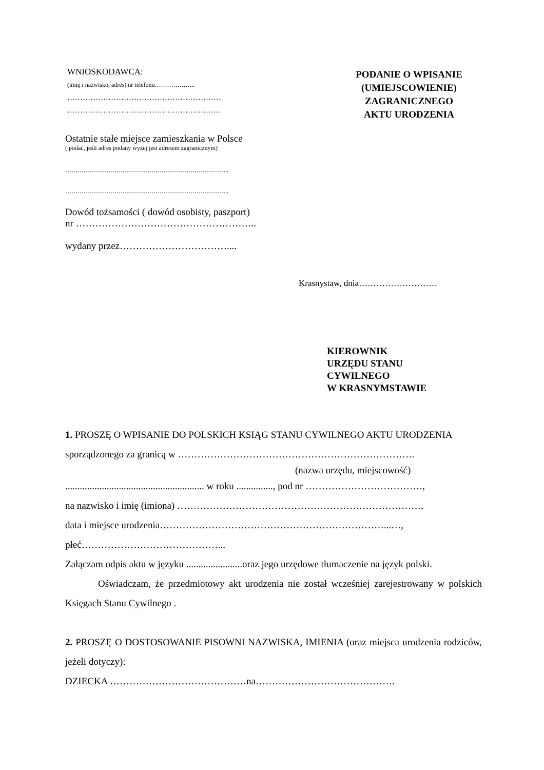WNIOSKODAWCA:
(imię i nazwisko, adres) nr telefonu………………..
……………………………………………………
……………………………………………………
Ostatnie stałe miejsce zamieszkania w Polsce
( podać, jeśli adres podany wyżej jest adresem zagranicznym)
……………………………………………………………………..
……………………………………………………………………..
Dowód tożsamości ( dowód osobisty, paszport)
nr ………………………………………………..
wydany przez……………………………....
PODANIE O WPISANIE
(UMIEJSCOWIENIE)
ZAGRANICZNEGO
AKTU URODZENIA
Krasnystaw, dnia………………………
KIEROWNIK
URZĘDU STANU
CYWILNEGO
W KRASNYMSTAWIE
1. PROSZĘ O WPISANIE DO POLSKICH KSIĄG STANU CYWILNEGO AKTU URODZENIA
sporządzonego za granicą w ……………………………………………………………….
(nazwa urzędu, miejscowość)
......................................................... w roku ..............., pod nr ………………………………,
na nazwisko i imię (imiona) …………………………………………………………………,
data i miejsce urodzenia……………………………………………………………...…,
płeć……………………………………...
Załączam odpis aktu w języku .......................oraz jego urzędowe tłumaczenie na język polski.
Oświadczam, że przedmiotowy akt urodzenia nie został wcześniej zarejestrowany w polskich Księgach Stanu Cywilnego .
2. PROSZĘ O DOSTOSOWANIE PISOWNI NAZWISKA, IMIENIA (oraz miejsca urodzenia rodziców, jeżeli dotyczy):
DZIECKA ……………………………………na…………………………………….